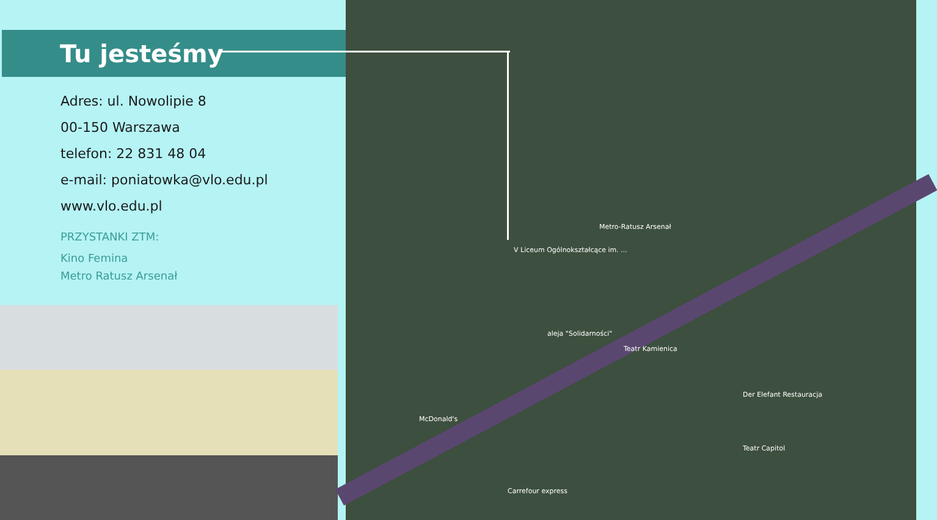Tu jesteśmy
Adres: ul. Nowolipie 8
00-150 Warszawa
telefon: 22 831 48 04
e-mail: poniatowka@vlo.edu.pl
www.vlo.edu.pl
PRZYSTANKI ZTM:
Kino Femina
Metro Ratusz Arsenał
V Liceum Ogólnokształcące im. ...
Metro-Ratusz Arsenał
aleja "Solidarności"
Teatr Kamienica
McDonald's
Carrefour express
Der Elefant Restauracja
Teatr Capitol